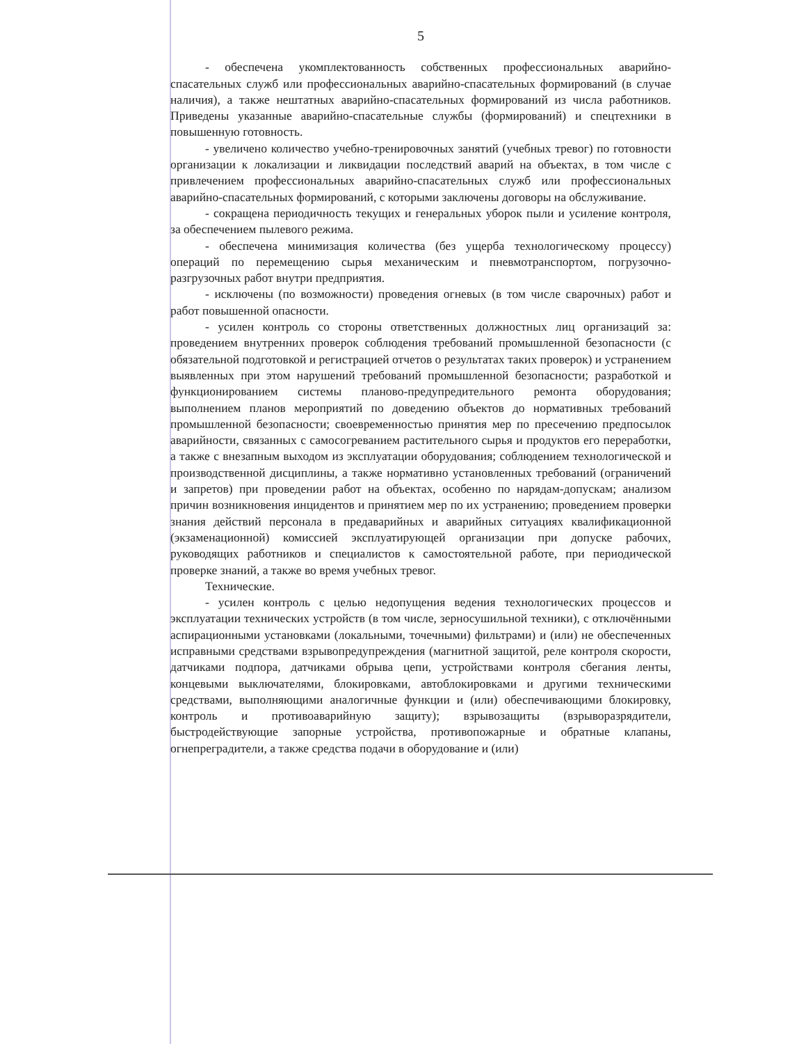5
- обеспечена укомплектованность собственных профессиональных аварийно-спасательных служб или профессиональных аварийно-спасательных формирований (в случае наличия), а также нештатных аварийно-спасательных формирований из числа работников. Приведены указанные аварийно-спасательные службы (формирований) и спецтехники в повышенную готовность.
- увеличено количество учебно-тренировочных занятий (учебных тревог) по готовности организации к локализации и ликвидации последствий аварий на объектах, в том числе с привлечением профессиональных аварийно-спасательных служб или профессиональных аварийно-спасательных формирований, с которыми заключены договоры на обслуживание.
- сокращена периодичность текущих и генеральных уборок пыли и усиление контроля, за обеспечением пылевого режима.
- обеспечена минимизация количества (без ущерба технологическому процессу) операций по перемещению сырья механическим и пневмотранспортом, погрузочно-разгрузочных работ внутри предприятия.
- исключены (по возможности) проведения огневых (в том числе сварочных) работ и работ повышенной опасности.
- усилен контроль со стороны ответственных должностных лиц организаций за: проведением внутренних проверок соблюдения требований промышленной безопасности (с обязательной подготовкой и регистрацией отчетов о результатах таких проверок) и устранением выявленных при этом нарушений требований промышленной безопасности; разработкой и функционированием системы планово-предупредительного ремонта оборудования; выполнением планов мероприятий по доведению объектов до нормативных требований промышленной безопасности; своевременностью принятия мер по пресечению предпосылок аварийности, связанных с самосогреванием растительного сырья и продуктов его переработки, а также с внезапным выходом из эксплуатации оборудования; соблюдением технологической и производственной дисциплины, а также нормативно установленных требований (ограничений и запретов) при проведении работ на объектах, особенно по нарядам-допускам; анализом причин возникновения инцидентов и принятием мер по их устранению; проведением проверки знания действий персонала в предаварийных и аварийных ситуациях квалификационной (экзаменационной) комиссией эксплуатирующей организации при допуске рабочих, руководящих работников и специалистов к самостоятельной работе, при периодической проверке знаний, а также во время учебных тревог.
Технические.
- усилен контроль с целью недопущения ведения технологических процессов и эксплуатации технических устройств (в том числе, зерносушильной техники), с отключёнными аспирационными установками (локальными, точечными) фильтрами) и (или) не обеспеченных исправными средствами взрывопредупреждения (магнитной защитой, реле контроля скорости, датчиками подпора, датчиками обрыва цепи, устройствами контроля сбегания ленты, концевыми выключателями, блокировками, автоблокировками и другими техническими средствами, выполняющими аналогичные функции и (или) обеспечивающими блокировку, контроль и противоаварийную защиту); взрывозащиты (взрыворазрядители, быстродействующие запорные устройства, противопожарные и обратные клапаны, огнепреградители, а также средства подачи в оборудование и (или)